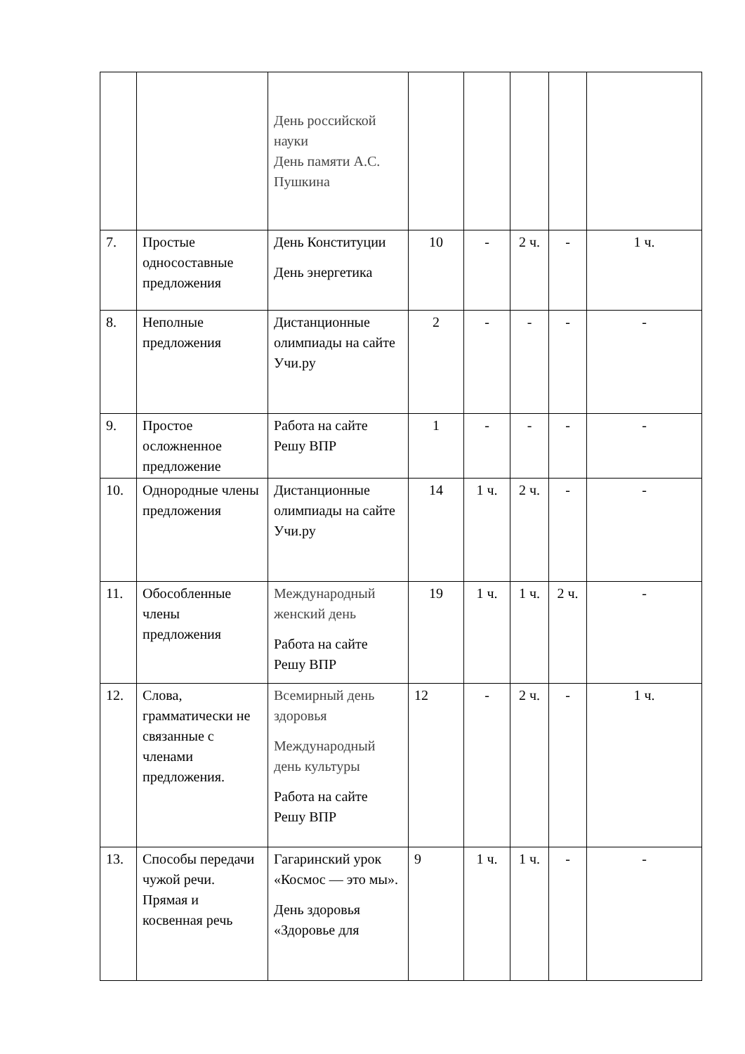| | | День российской науки День памяти А.С. Пушкина | | | | | |
| 7. | Простые односоставные предложения | День Конституции День энергетика | 10 | - | 2 ч. | - | 1 ч. |
| 8. | Неполные предложения | Дистанционные олимпиады на сайте Учи.ру | 2 | - | - | - | - |
| 9. | Простое осложненное предложение | Работа на сайте Решу ВПР | 1 | - | - | - | - |
| 10. | Однородные члены предложения | Дистанционные олимпиады на сайте Учи.ру | 14 | 1 ч. | 2 ч. | - | - |
| 11. | Обособленные члены предложения | Международный женский день Работа на сайте Решу ВПР | 19 | 1 ч. | 1 ч. | 2 ч. | - |
| 12. | Слова, грамматически не связанные с членами предложения. | Всемирный день здоровья Международный день культуры Работа на сайте Решу ВПР | 12 | - | 2 ч. | - | 1 ч. |
| 13. | Способы передачи чужой речи. Прямая и косвенная речь | Гагаринский урок «Космос — это мы». День здоровья «Здоровье для | 9 | 1 ч. | 1 ч. | - | - |